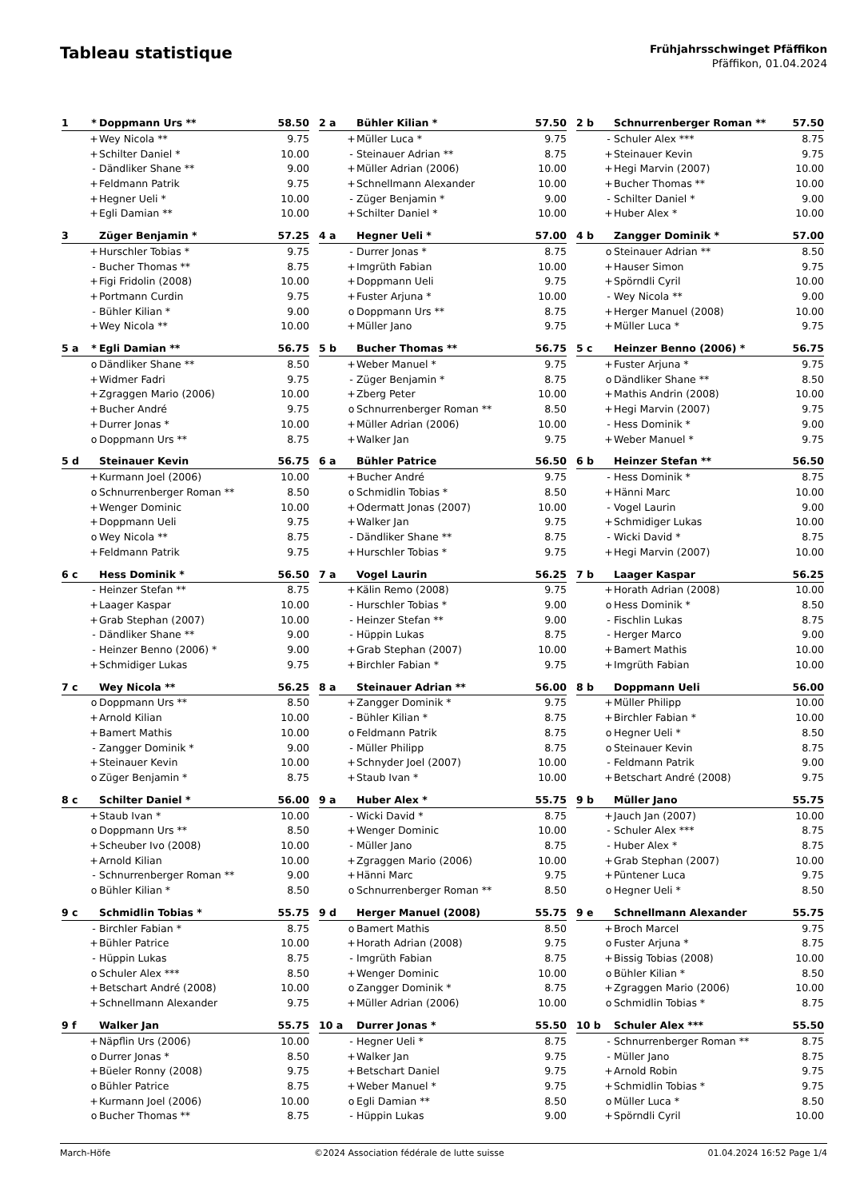Tableau statistique
Frühjahrsschwinget Pfäffikon
Pfäffikon, 01.04.2024
| 1 | * | Doppmann Urs ** | 58.50 |
| --- | --- | --- | --- |
| | + | Wey Nicola ** | 9.75 |
| | + | Schilter Daniel * | 10.00 |
| | - | Dändliker Shane ** | 9.00 |
| | + | Feldmann Patrik | 9.75 |
| | + | Hegner Ueli * | 10.00 |
| | + | Egli Damian ** | 10.00 |
| 2 a | | Bühler Kilian * | 57.50 |
| --- | --- | --- | --- |
| | + | Müller Luca * | 9.75 |
| | - | Steinauer Adrian ** | 8.75 |
| | + | Müller Adrian (2006) | 10.00 |
| | + | Schnellmann Alexander | 10.00 |
| | - | Züger Benjamin * | 9.00 |
| | + | Schilter Daniel * | 10.00 |
| 2 b | | Schnurrenberger Roman ** | 57.50 |
| --- | --- | --- | --- |
| | - | Schuler Alex *** | 8.75 |
| | + | Steinauer Kevin | 9.75 |
| | + | Hegi Marvin (2007) | 10.00 |
| | + | Bucher Thomas ** | 10.00 |
| | - | Schilter Daniel * | 9.00 |
| | + | Huber Alex * | 10.00 |
| 3 | | Züger Benjamin * | 57.25 |
| --- | --- | --- | --- |
| | + | Hurschler Tobias * | 9.75 |
| | - | Bucher Thomas ** | 8.75 |
| | + | Figi Fridolin (2008) | 10.00 |
| | + | Portmann Curdin | 9.75 |
| | - | Bühler Kilian * | 9.00 |
| | + | Wey Nicola ** | 10.00 |
| 4 a | | Hegner Ueli * | 57.00 |
| --- | --- | --- | --- |
| | - | Durrer Jonas * | 8.75 |
| | + | Imgrüth Fabian | 10.00 |
| | + | Doppmann Ueli | 9.75 |
| | + | Fuster Arjuna * | 10.00 |
| | o | Doppmann Urs ** | 8.75 |
| | + | Müller Jano | 9.75 |
| 4 b | | Zangger Dominik * | 57.00 |
| --- | --- | --- | --- |
| | o | Steinauer Adrian ** | 8.50 |
| | + | Hauser Simon | 9.75 |
| | + | Spörndli Cyril | 10.00 |
| | - | Wey Nicola ** | 9.00 |
| | + | Herger Manuel (2008) | 10.00 |
| | + | Müller Luca * | 9.75 |
| 5 a | * | Egli Damian ** | 56.75 |
| --- | --- | --- | --- |
| | o | Dändliker Shane ** | 8.50 |
| | + | Widmer Fadri | 9.75 |
| | + | Zgraggen Mario (2006) | 10.00 |
| | + | Bucher André | 9.75 |
| | + | Durrer Jonas * | 10.00 |
| | o | Doppmann Urs ** | 8.75 |
| 5 b | | Bucher Thomas ** | 56.75 |
| --- | --- | --- | --- |
| | + | Weber Manuel * | 9.75 |
| | - | Züger Benjamin * | 8.75 |
| | + | Zberg Peter | 10.00 |
| | o | Schnurrenberger Roman ** | 8.50 |
| | + | Müller Adrian (2006) | 10.00 |
| | + | Walker Jan | 9.75 |
| 5 c | | Heinzer Benno (2006) * | 56.75 |
| --- | --- | --- | --- |
| | + | Fuster Arjuna * | 9.75 |
| | o | Dändliker Shane ** | 8.50 |
| | + | Mathis Andrin (2008) | 10.00 |
| | + | Hegi Marvin (2007) | 9.75 |
| | - | Hess Dominik * | 9.00 |
| | + | Weber Manuel * | 9.75 |
| 5 d | | Steinauer Kevin | 56.75 |
| --- | --- | --- | --- |
| | + | Kurmann Joel (2006) | 10.00 |
| | o | Schnurrenberger Roman ** | 8.50 |
| | + | Wenger Dominic | 10.00 |
| | + | Doppmann Ueli | 9.75 |
| | o | Wey Nicola ** | 8.75 |
| | + | Feldmann Patrik | 9.75 |
| 6 a | | Bühler Patrice | 56.50 |
| --- | --- | --- | --- |
| | + | Bucher André | 9.75 |
| | o | Schmidlin Tobias * | 8.50 |
| | + | Odermatt Jonas (2007) | 10.00 |
| | + | Walker Jan | 9.75 |
| | - | Dändliker Shane ** | 8.75 |
| | + | Hurschler Tobias * | 9.75 |
| 6 b | | Heinzer Stefan ** | 56.50 |
| --- | --- | --- | --- |
| | - | Hess Dominik * | 8.75 |
| | + | Hänni Marc | 10.00 |
| | - | Vogel Laurin | 9.00 |
| | + | Schmidiger Lukas | 10.00 |
| | - | Wicki David * | 8.75 |
| | + | Hegi Marvin (2007) | 10.00 |
| 6 c | | Hess Dominik * | 56.50 |
| --- | --- | --- | --- |
| | - | Heinzer Stefan ** | 8.75 |
| | + | Laager Kaspar | 10.00 |
| | + | Grab Stephan (2007) | 10.00 |
| | - | Dändliker Shane ** | 9.00 |
| | - | Heinzer Benno (2006) * | 9.00 |
| | + | Schmidiger Lukas | 9.75 |
| 7 a | | Vogel Laurin | 56.25 |
| --- | --- | --- | --- |
| | + | Kälin Remo (2008) | 9.75 |
| | - | Hurschler Tobias * | 9.00 |
| | - | Heinzer Stefan ** | 9.00 |
| | - | Hüppin Lukas | 8.75 |
| | + | Grab Stephan (2007) | 10.00 |
| | + | Birchler Fabian * | 9.75 |
| 7 b | | Laager Kaspar | 56.25 |
| --- | --- | --- | --- |
| | + | Horath Adrian (2008) | 10.00 |
| | o | Hess Dominik * | 8.50 |
| | - | Fischlin Lukas | 8.75 |
| | - | Herger Marco | 9.00 |
| | + | Bamert Mathis | 10.00 |
| | + | Imgrüth Fabian | 10.00 |
| 7 c | | Wey Nicola ** | 56.25 |
| --- | --- | --- | --- |
| | o | Doppmann Urs ** | 8.50 |
| | + | Arnold Kilian | 10.00 |
| | + | Bamert Mathis | 10.00 |
| | - | Zangger Dominik * | 9.00 |
| | + | Steinauer Kevin | 10.00 |
| | o | Züger Benjamin * | 8.75 |
| 8 a | | Steinauer Adrian ** | 56.00 |
| --- | --- | --- | --- |
| | + | Zangger Dominik * | 9.75 |
| | - | Bühler Kilian * | 8.75 |
| | o | Feldmann Patrik | 8.75 |
| | - | Müller Philipp | 8.75 |
| | + | Schnyder Joel (2007) | 10.00 |
| | + | Staub Ivan * | 10.00 |
| 8 b | | Doppmann Ueli | 56.00 |
| --- | --- | --- | --- |
| | + | Müller Philipp | 10.00 |
| | + | Birchler Fabian * | 10.00 |
| | o | Hegner Ueli * | 8.50 |
| | o | Steinauer Kevin | 8.75 |
| | - | Feldmann Patrik | 9.00 |
| | + | Betschart André (2008) | 9.75 |
| 8 c | | Schilter Daniel * | 56.00 |
| --- | --- | --- | --- |
| | + | Staub Ivan * | 10.00 |
| | o | Doppmann Urs ** | 8.50 |
| | + | Scheuber Ivo (2008) | 10.00 |
| | + | Arnold Kilian | 10.00 |
| | - | Schnurrenberger Roman ** | 9.00 |
| | o | Bühler Kilian * | 8.50 |
| 9 a | | Huber Alex * | 55.75 |
| --- | --- | --- | --- |
| | - | Wicki David * | 8.75 |
| | + | Wenger Dominic | 10.00 |
| | - | Müller Jano | 8.75 |
| | + | Zgraggen Mario (2006) | 10.00 |
| | + | Hänni Marc | 9.75 |
| | o | Schnurrenberger Roman ** | 8.50 |
| 9 b | | Müller Jano | 55.75 |
| --- | --- | --- | --- |
| | + | Jauch Jan (2007) | 10.00 |
| | - | Schuler Alex *** | 8.75 |
| | - | Huber Alex * | 8.75 |
| | + | Grab Stephan (2007) | 10.00 |
| | + | Püntener Luca | 9.75 |
| | o | Hegner Ueli * | 8.50 |
| 9 c | | Schmidlin Tobias * | 55.75 |
| --- | --- | --- | --- |
| | - | Birchler Fabian * | 8.75 |
| | + | Bühler Patrice | 10.00 |
| | - | Hüppin Lukas | 8.75 |
| | o | Schuler Alex *** | 8.50 |
| | + | Betschart André (2008) | 10.00 |
| | + | Schnellmann Alexander | 9.75 |
| 9 d | | Herger Manuel (2008) | 55.75 |
| --- | --- | --- | --- |
| | o | Bamert Mathis | 8.50 |
| | + | Horath Adrian (2008) | 9.75 |
| | - | Imgrüth Fabian | 8.75 |
| | + | Wenger Dominic | 10.00 |
| | o | Zangger Dominik * | 8.75 |
| | + | Müller Adrian (2006) | 10.00 |
| 9 e | | Schnellmann Alexander | 55.75 |
| --- | --- | --- | --- |
| | + | Broch Marcel | 9.75 |
| | o | Fuster Arjuna * | 8.75 |
| | + | Bissig Tobias (2008) | 10.00 |
| | o | Bühler Kilian * | 8.50 |
| | + | Zgraggen Mario (2006) | 10.00 |
| | o | Schmidlin Tobias * | 8.75 |
| 9 f | | Walker Jan | 55.75 |
| --- | --- | --- | --- |
| | + | Näpflin Urs (2006) | 10.00 |
| | o | Durrer Jonas * | 8.50 |
| | + | Büeler Ronny (2008) | 9.75 |
| | o | Bühler Patrice | 8.75 |
| | + | Kurmann Joel (2006) | 10.00 |
| | o | Bucher Thomas ** | 8.75 |
| 10 a | | Durrer Jonas * | 55.50 |
| --- | --- | --- | --- |
| | - | Hegner Ueli * | 8.75 |
| | + | Walker Jan | 9.75 |
| | + | Betschart Daniel | 9.75 |
| | + | Weber Manuel * | 9.75 |
| | o | Egli Damian ** | 8.50 |
| | - | Hüppin Lukas | 9.00 |
| 10 b | | Schuler Alex *** | 55.50 |
| --- | --- | --- | --- |
| | - | Schnurrenberger Roman ** | 8.75 |
| | - | Müller Jano | 8.75 |
| | + | Arnold Robin | 9.75 |
| | + | Schmidlin Tobias * | 9.75 |
| | o | Müller Luca * | 8.50 |
| | + | Spörndli Cyril | 10.00 |
March-Höfe ©2024 Association fédérale de lutte suisse 01.04.2024 16:52 Page 1/4